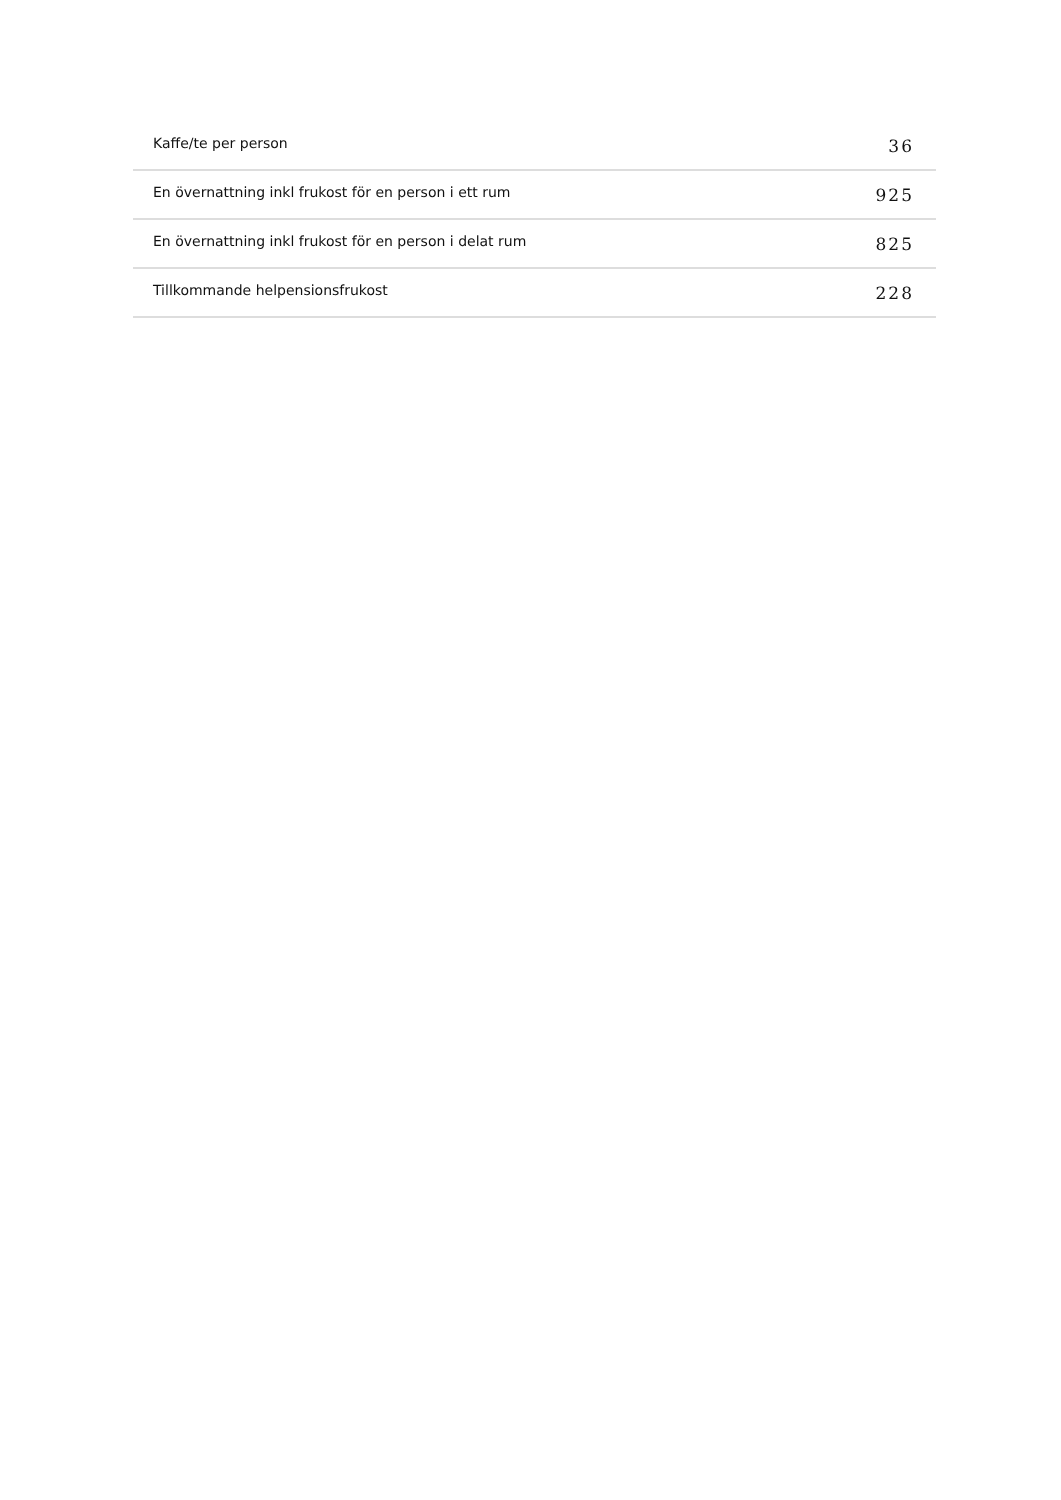| Kaffe/te per person | 36 |
| En övernattning inkl frukost för en person i ett rum | 925 |
| En övernattning inkl frukost för en person i delat rum | 825 |
| Tillkommande helpensionsfrukost | 228 |